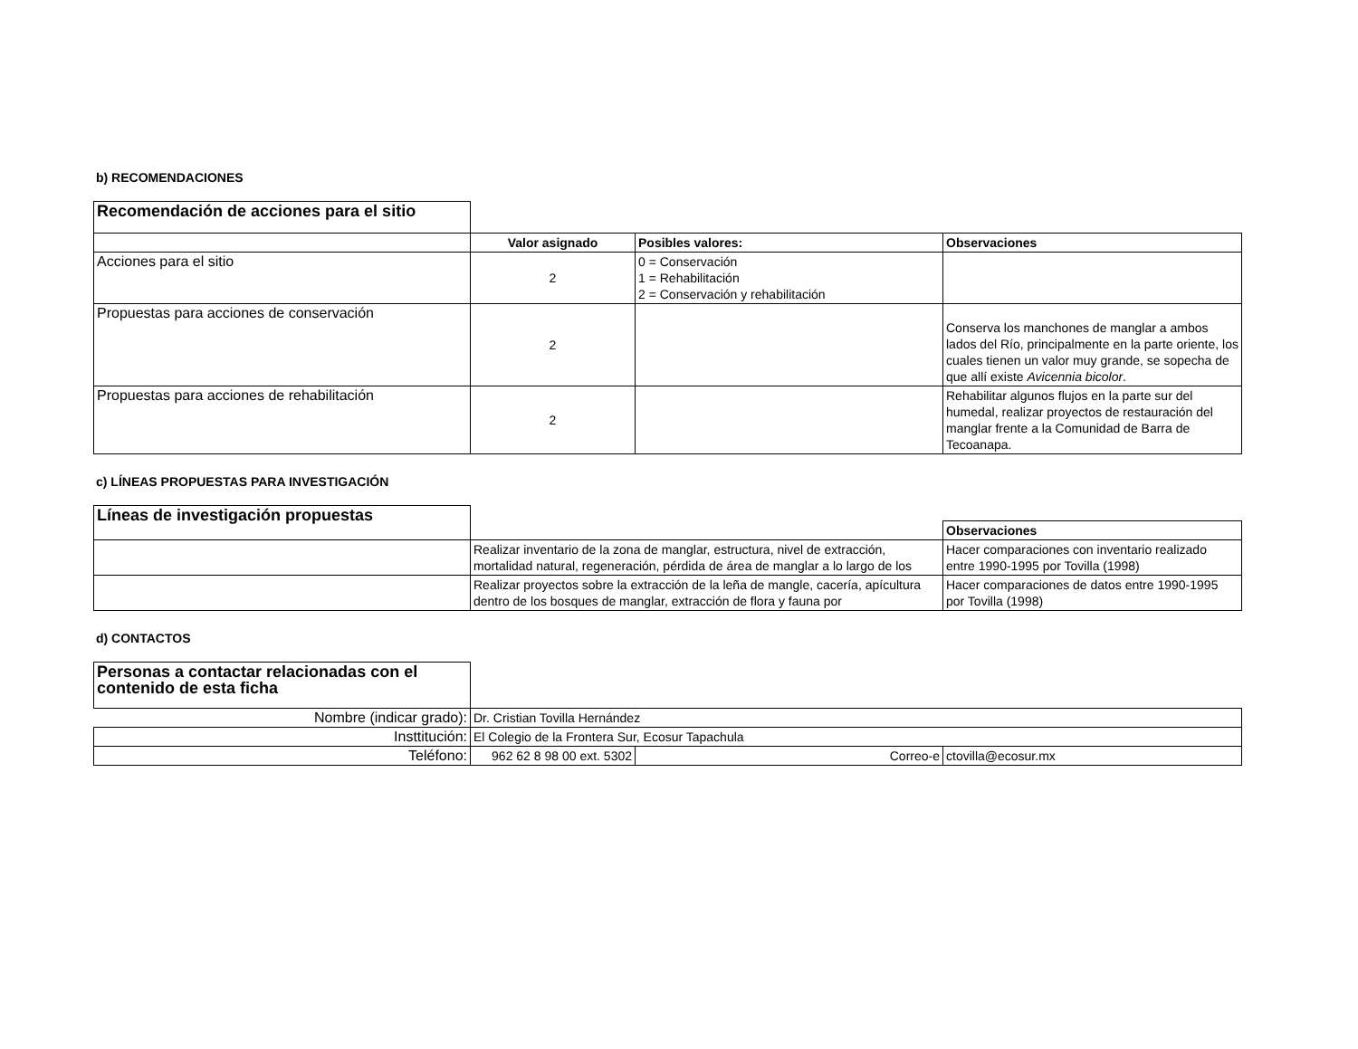b) RECOMENDACIONES
| Recomendación de acciones para el sitio | | | |
| | Valor asignado | Posibles valores: | Observaciones |
| Acciones para el sitio | 2 | 0 = Conservación 1 = Rehabilitación 2 = Conservación y rehabilitación | |
| Propuestas para acciones de conservación | 2 | | Conserva los manchones de manglar a ambos lados del Río, principalmente en la parte oriente, los cuales tienen un valor muy grande, se sopecha de que allí existe Avicennia bicolor . |
| Propuestas para acciones de rehabilitación | 2 | | Rehabilitar algunos flujos en la parte sur del humedal, realizar proyectos de restauración del manglar frente a la Comunidad de Barra de Tecoanapa. |
c) LÍNEAS PROPUESTAS PARA INVESTIGACIÓN
| Líneas de investigación propuestas | | |
| | | Observaciones |
| | Realizar inventario de la zona de manglar, estructura, nivel de extracción, mortalidad natural, regeneración, pérdida de área de manglar a lo largo de los | Hacer comparaciones con inventario realizado entre 1990-1995 por Tovilla (1998) |
| | Realizar proyectos sobre la extracción de la leña de mangle, cacería, apícultura dentro de los bosques de manglar, extracción de flora y fauna por | Hacer comparaciones de datos entre 1990-1995 por Tovilla (1998) |
d) CONTACTOS
| Personas a contactar relacionadas con el contenido de esta ficha | | | |
| Nombre (indicar grado): | Dr. Cristian Tovilla Hernández | | |
| Insttitución: | El Colegio de la Frontera Sur, Ecosur Tapachula | | |
| Teléfono: | 962 62 8 98 00 ext. 5302 | Correo-e | ctovilla@ecosur.mx |